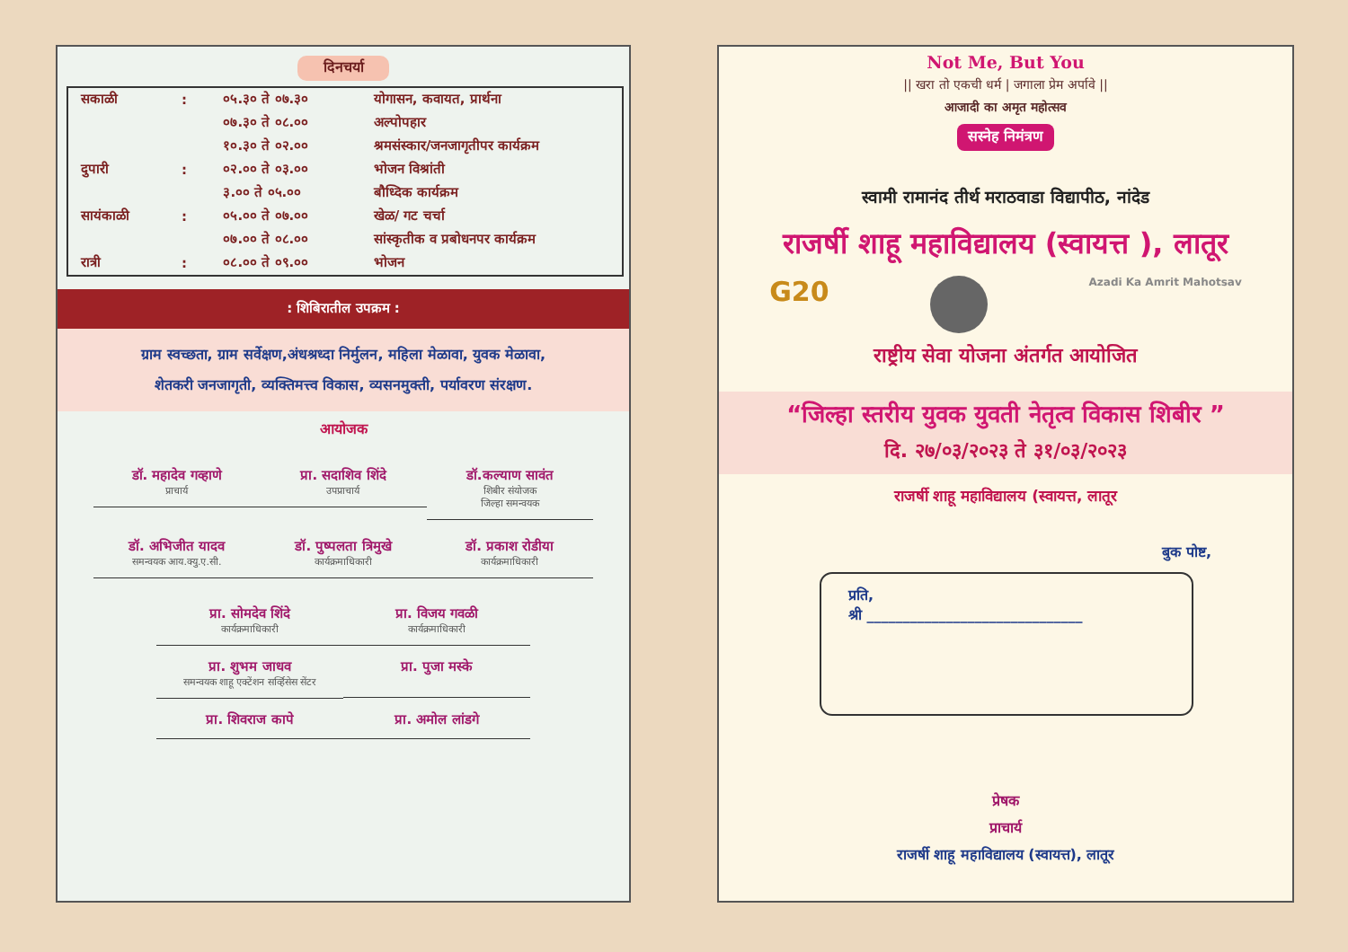दिनचर्या
| सकाळी | : | ०५.३० ते ०७.३० | योगासन, कवायत, प्रार्थना |
| | | ०७.३० ते ०८.०० | अल्पोपहार |
| | | १०.३० ते ०२.०० | श्रमसंस्कार/जनजागृतीपर कार्यक्रम |
| दुपारी | : | ०२.०० ते ०३.०० | भोजन विश्रांती |
| | | ३.०० ते ०५.०० | बौध्दिक कार्यक्रम |
| सायंकाळी | : | ०५.०० ते ०७.०० | खेळ/ गट चर्चा |
| | | ०७.०० ते ०८.०० | सांस्कृतीक व प्रबोधनपर कार्यक्रम |
| रात्री | : | ०८.०० ते ०९.०० | भोजन |
: शिबिरातील उपक्रम :
ग्राम स्वच्छता, ग्राम सर्वेक्षण,अंधश्रध्दा निर्मुलन, महिला मेळावा, युवक मेळावा,
शेतकरी जनजागृती, व्यक्तिमत्त्व विकास, व्यसनमुक्ती, पर्यावरण संरक्षण.
आयोजक
डॉ. महादेव गव्हाणे
प्राचार्य
प्रा. सदाशिव शिंदे
उपप्राचार्य
डॉ.कल्याण सावंत
शिबीर संयोजक
जिल्हा समन्वयक
डॉ. अभिजीत यादव
समन्वयक आय.क्यु.ए.सी.
डॉ. पुष्पलता त्रिमुखे
कार्यक्रमाधिकारी
डॉ. प्रकाश रोडीया
कार्यक्रमाधिकारी
प्रा. सोमदेव शिंदे
कार्यक्रमाधिकारी
प्रा. विजय गवळी
कार्यक्रमाधिकारी
प्रा. शुभम जाधव
समन्वयक शाहू एक्टेंशन सर्व्हिसेस सेंटर
प्रा. पुजा मस्के
प्रा. शिवराज कापे
प्रा. अमोल लांडगे
Not Me, But You
|| खरा तो एकची धर्म | जगाला प्रेम अर्पावे ||
आजादी का अमृत महोत्सव
सस्नेह निमंत्रण
स्वामी रामानंद तीर्थ मराठवाडा विद्यापीठ, नांदेड
राजर्षी शाहू महाविद्यालय (स्वायत्त ), लातूर
G20 Azadi Ka Amrit Mahotsav
राष्ट्रीय सेवा योजना अंतर्गत आयोजित
“जिल्हा स्तरीय युवक युवती नेतृत्व विकास शिबीर ”
दि. २७/०३/२०२३ ते ३१/०३/२०२३
राजर्षी शाहू महाविद्यालय (स्वायत्त, लातूर
बुक पोष्ट,
प्रति,
श्री ______________________________
प्रेषक
प्राचार्य
राजर्षी शाहू महाविद्यालय (स्वायत्त), लातूर